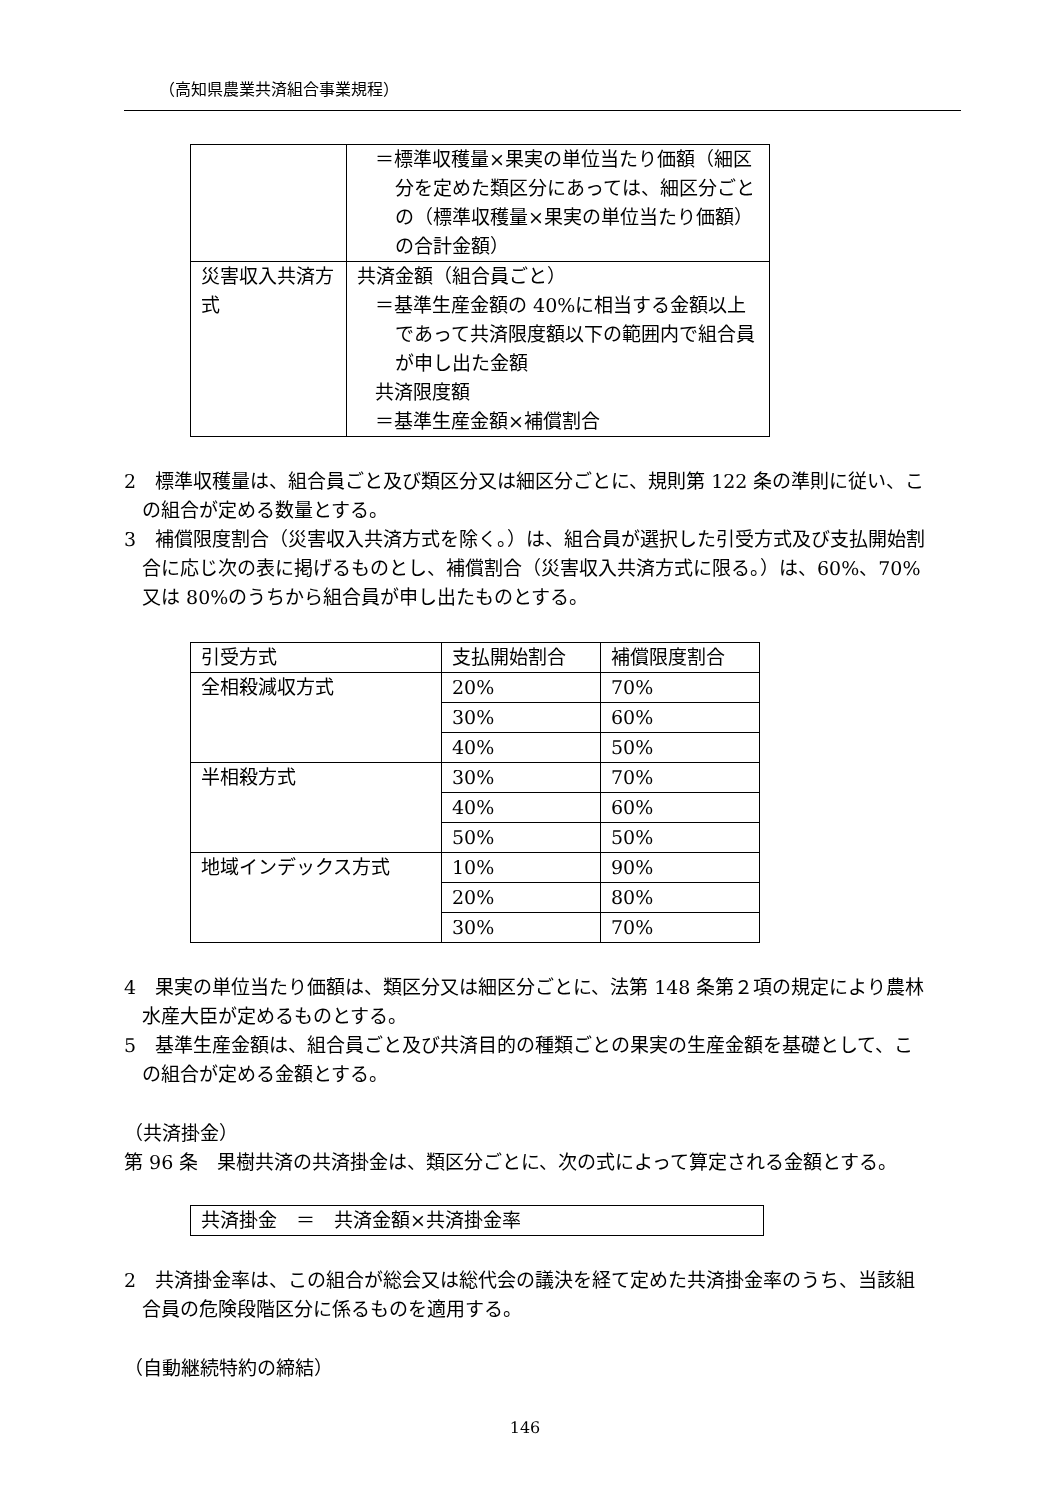（高知県農業共済組合事業規程）
| | ＝標準収穫量×果実の単位当たり価額（細区分を定めた類区分にあっては、細区分ごとの（標準収穫量×果実の単位当たり価額）の合計金額） |
| 災害収入共済方式 | 共済金額（組合員ごと） ＝基準生産金額の 40%に相当する金額以上であって共済限度額以下の範囲内で組合員が申し出た金額 共済限度額 ＝基準生産金額×補償割合 |
2　標準収穫量は、組合員ごと及び類区分又は細区分ごとに、規則第 122 条の準則に従い、この組合が定める数量とする。
3　補償限度割合（災害収入共済方式を除く。）は、組合員が選択した引受方式及び支払開始割合に応じ次の表に掲げるものとし、補償割合（災害収入共済方式に限る。）は、60%、70%又は 80%のうちから組合員が申し出たものとする。
| 引受方式 | 支払開始割合 | 補償限度割合 |
| 全相殺減収方式 | 20% | 70% |
| | 30% | 60% |
| | 40% | 50% |
| 半相殺方式 | 30% | 70% |
| | 40% | 60% |
| | 50% | 50% |
| 地域インデックス方式 | 10% | 90% |
| | 20% | 80% |
| | 30% | 70% |
4　果実の単位当たり価額は、類区分又は細区分ごとに、法第 148 条第２項の規定により農林水産大臣が定めるものとする。
5　基準生産金額は、組合員ごと及び共済目的の種類ごとの果実の生産金額を基礎として、この組合が定める金額とする。
（共済掛金）
第 96 条　果樹共済の共済掛金は、類区分ごとに、次の式によって算定される金額とする。
共済掛金　＝　共済金額×共済掛金率
2　共済掛金率は、この組合が総会又は総代会の議決を経て定めた共済掛金率のうち、当該組合員の危険段階区分に係るものを適用する。
（自動継続特約の締結）
146